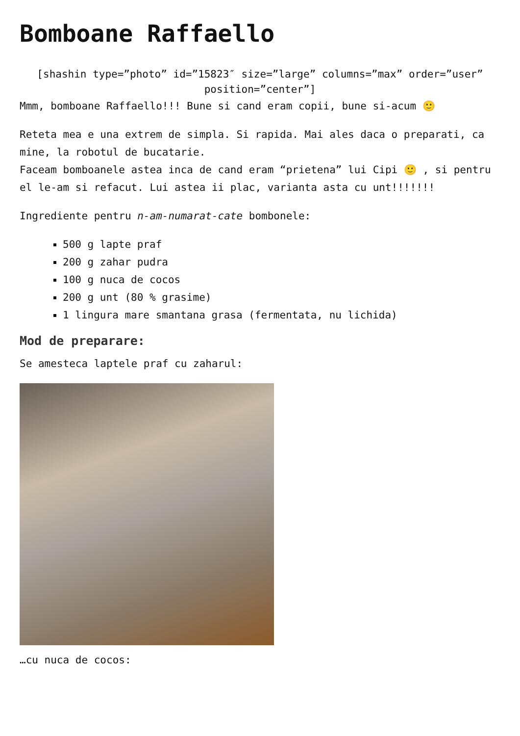Bomboane Raffaello
[shashin type=”photo” id=”15823″ size=”large” columns=”max” order=”user” position=”center”]
Mmm, bomboane Raffaello!!! Bune si cand eram copii, bune si-acum 🙂
Reteta mea e una extrem de simpla. Si rapida. Mai ales daca o preparati, ca mine, la robotul de bucatarie.
Faceam bomboanele astea inca de cand eram “prietena” lui Cipi 🙂 , si pentru el le-am si refacut. Lui astea ii plac, varianta asta cu unt!!!!!!!
Ingrediente pentru n-am-numarat-cate bombonele:
500 g lapte praf
200 g zahar pudra
100 g nuca de cocos
200 g unt (80 % grasime)
1 lingura mare smantana grasa (fermentata, nu lichida)
Mod de preparare:
Se amesteca laptele praf cu zaharul:
…cu nuca de cocos: